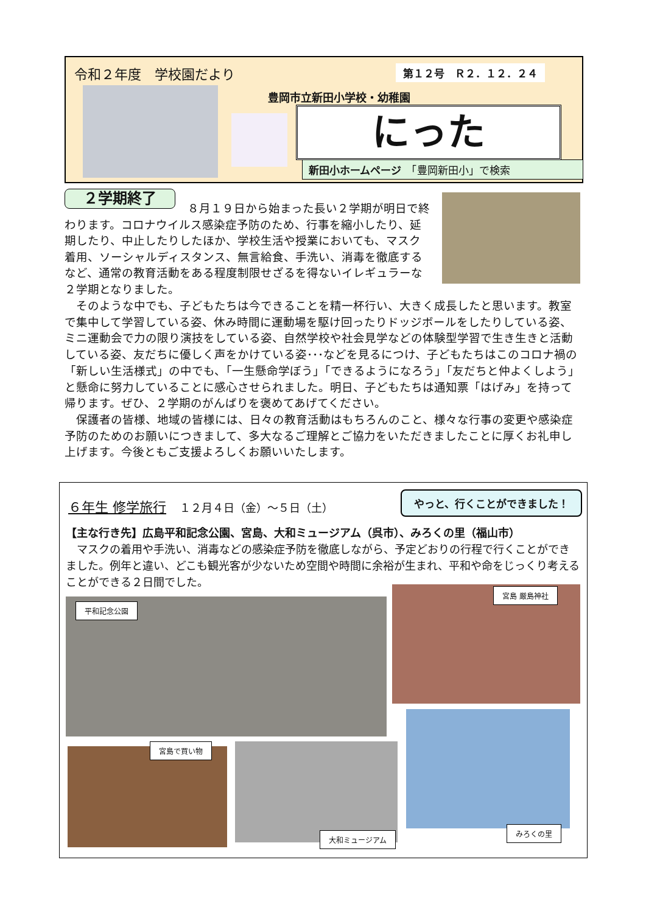令和２年度　学校園だより 第１２号　Ｒ２．１２．２４
豊岡市立新田小学校・幼稚園
にった
新田小ホームページ　「豊岡新田小」で検索
２学期終了
８月１９日から始まった長い２学期が明日で終わります。コロナウイルス感染症予防のため、行事を縮小したり、延期したり、中止したりしたほか、学校生活や授業においても、マスク着用、ソーシャルディスタンス、無言給食、手洗い、消毒を徹底するなど、通常の教育活動をある程度制限せざるを得ないイレギュラーな２学期となりました。
　そのような中でも、子どもたちは今できることを精一杯行い、大きく成長したと思います。教室で集中して学習している姿、休み時間に運動場を駆け回ったりドッジボールをしたりしている姿、ミニ運動会で力の限り演技をしている姿、自然学校や社会見学などの体験型学習で生き生きと活動している姿、友だちに優しく声をかけている姿･･･などを見るにつけ、子どもたちはこのコロナ禍の「新しい生活様式」の中でも、「一生懸命学ぼう」「できるようになろう」「友だちと仲よくしよう」と懸命に努力していることに感心させられました。明日、子どもたちは通知票「はげみ」を持って帰ります。ぜひ、２学期のがんばりを褒めてあげてください。
　保護者の皆様、地域の皆様には、日々の教育活動はもちろんのこと、様々な行事の変更や感染症予防のためのお願いにつきまして、多大なるご理解とご協力をいただきましたことに厚くお礼申し上げます。今後ともご支援よろしくお願いいたします。
６年生 修学旅行　１２月４日（金）～５日（土）
やっと、行くことができました！
【主な行き先】広島平和記念公園、宮島、大和ミュージアム（呉市）、みろくの里（福山市）
　マスクの着用や手洗い、消毒などの感染症予防を徹底しながら、予定どおりの行程で行くことができました。例年と違い、どこも観光客が少ないため空間や時間に余裕が生まれ、平和や命をじっくり考えることができる２日間でした。
平和記念公園
宮島 厳島神社
宮島で買い物
大和ミュージアム
みろくの里